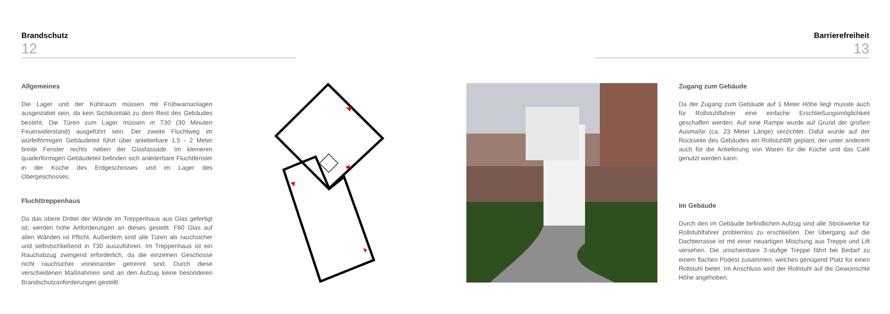Brandschutz
12
Allgemeines
Die Lager und der Kühlraum müssen mit Frühwarnanlagen ausgestattet sein, da kein Sichtkontakt zu dem Rest des Gebäudes besteht. Die Türen zum Lager müssen in T30 (30 Minuten Feuerwiderstand) ausgeführt sein. Der zweite Fluchtweg im würfelförmigen Gebäudeteil führt über anleiterbare 1,5 - 2 Meter breite Fenster rechts neben der Glasfassade. Im kleineren quaderförmigen Gebäudeteil befinden sich anleiterbare Fluchtfenster in der Küche des Erdgeschosses und im Lager des Obergeschosses.
Fluchttreppenhaus
Da das obere Drittel der Wände im Treppenhaus aus Glas gefertigt ist, werden hohe Anforderungen an dieses gestellt. F60 Glas auf allen Wänden ist Pflicht. Außerdem sind alle Türen als rauchsicher und selbstschließend in T30 auszuführen. Im Treppenhaus ist ein Rauchabzug zwingend erforderlich, da die einzelnen Geschosse nicht rauchsicher voneinander getrennt sind. Durch diese verschiedenen Maßnahmen sind an den Aufzug keine besonderen Brandschutzanforderungen gestellt.
Barrierefreiheit
13
Zugang zum Gebäude
Da der Zugang zum Gebäude auf 1 Meter Höhe liegt musste auch für Rollstuhlfahrer eine einfache Erschließungsmöglichkeit geschaffen werden. Auf eine Rampe wurde auf Grund der großen Ausmaße (ca. 23 Meter Länge) verzichtet. Dafür wurde auf der Rückseite des Gebäudes ein Rollstuhllift geplant, der unter anderem auch für die Anlieferung von Waren für die Küche und das Café genutzt werden kann.
Im Gebäude
Durch den im Gebäude befindlichen Aufzug sind alle Stockwerke für Rollstuhlfahrer problemlos zu erschließen. Der Übergang auf die Dachterrasse ist mit einer neuartigen Mischung aus Treppe und Lift versehen. Die unscheinbare 3-stufige Treppe fährt bei Bedarf zu einem flachen Podest zusammen, welches genügend Platz für einen Rollstuhl bietet. Im Anschluss wird der Rollstuhl auf die Gewünschte Höhe angehoben.